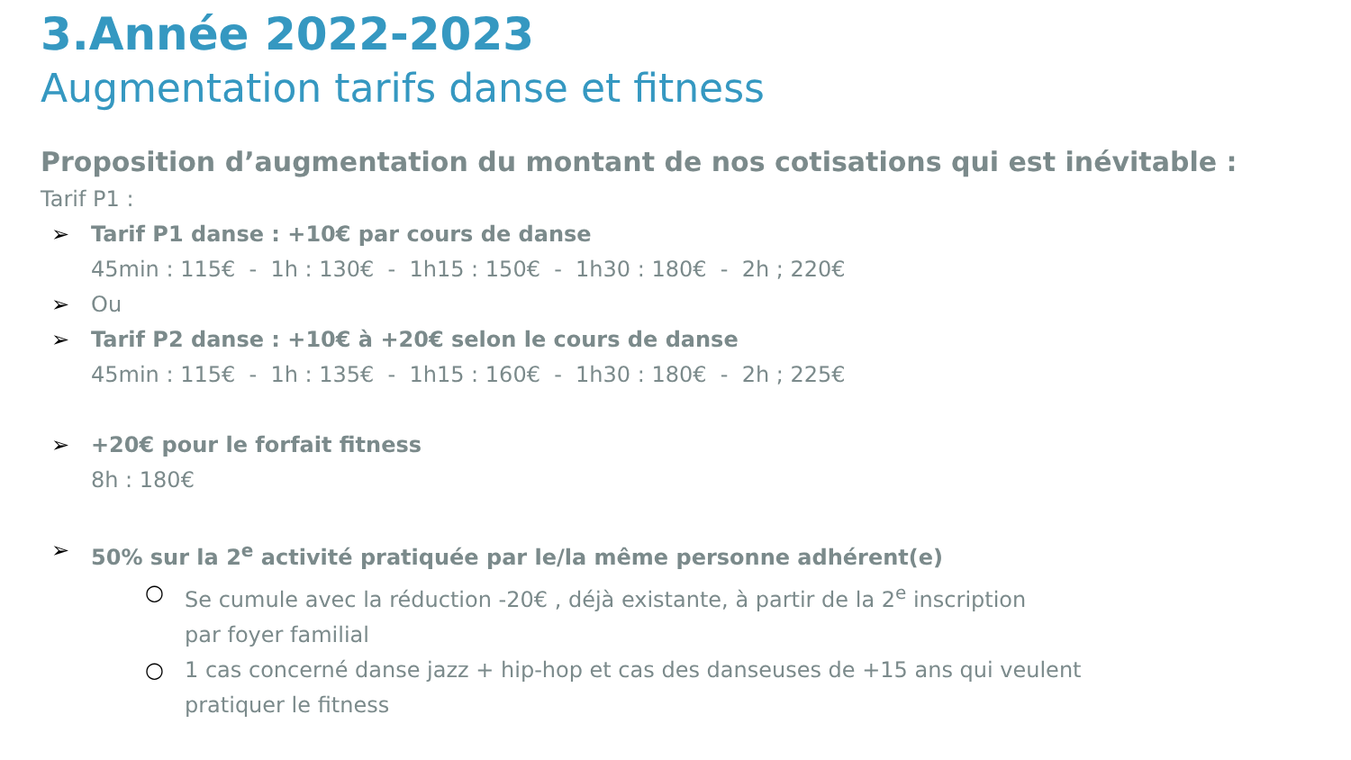3.Année 2022-2023
Augmentation tarifs danse et fitness
Proposition d’augmentation du montant de nos cotisations qui est inévitable :
Tarif P1 :
➢ Tarif P1 danse : +10€ par cours de danse
45min : 115€ - 1h : 130€ - 1h15 : 150€ - 1h30 : 180€ - 2h ; 220€
➢ Ou
➢ Tarif P2 danse : +10€ à +20€ selon le cours de danse
45min : 115€ - 1h : 135€ - 1h15 : 160€ - 1h30 : 180€ - 2h ; 225€
➢ +20€ pour le forfait fitness
8h : 180€
➢ 50% sur la 2<sup>e</sup> activité pratiquée par le/la même personne adhérent(e)
○ Se cumule avec la réduction -20€ , déjà existante, à partir de la 2<sup>e</sup> inscription
par foyer familial
○ 1 cas concerné danse jazz + hip-hop et cas des danseuses de +15 ans qui veulent
pratiquer le fitness